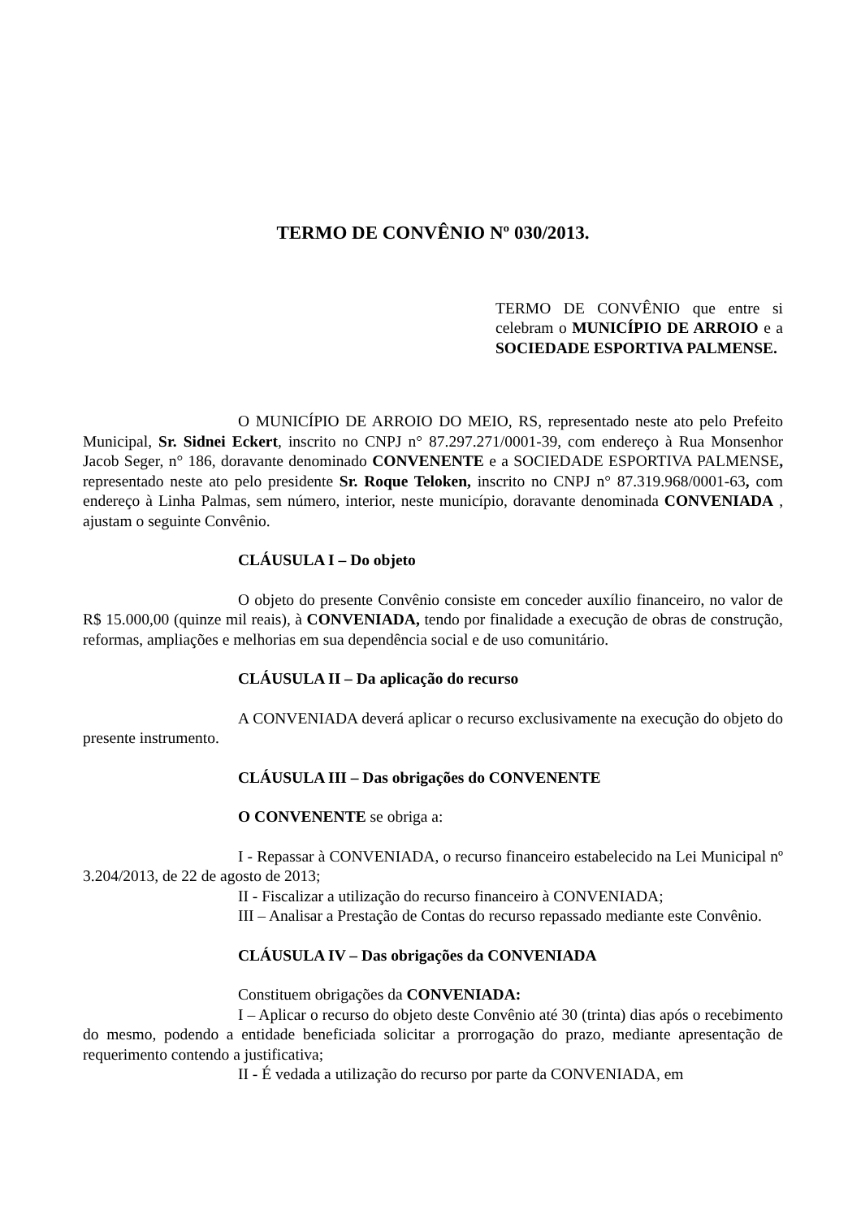TERMO DE CONVÊNIO Nº 030/2013.
TERMO DE CONVÊNIO que entre si celebram o MUNICÍPIO DE ARROIO e a SOCIEDADE ESPORTIVA PALMENSE.
O MUNICÍPIO DE ARROIO DO MEIO, RS, representado neste ato pelo Prefeito Municipal, Sr. Sidnei Eckert, inscrito no CNPJ n° 87.297.271/0001-39, com endereço à Rua Monsenhor Jacob Seger, n° 186, doravante denominado CONVENENTE e a SOCIEDADE ESPORTIVA PALMENSE, representado neste ato pelo presidente Sr. Roque Teloken, inscrito no CNPJ n° 87.319.968/0001-63, com endereço à Linha Palmas, sem número, interior, neste município, doravante denominada CONVENIADA , ajustam o seguinte Convênio.
CLÁUSULA I – Do objeto
O objeto do presente Convênio consiste em conceder auxílio financeiro, no valor de R$ 15.000,00 (quinze mil reais), à CONVENIADA, tendo por finalidade a execução de obras de construção, reformas, ampliações e melhorias em sua dependência social e de uso comunitário.
CLÁUSULA II – Da aplicação do recurso
A CONVENIADA deverá aplicar o recurso exclusivamente na execução do objeto do presente instrumento.
CLÁUSULA III – Das obrigações do CONVENENTE
O CONVENENTE se obriga a:
I - Repassar à CONVENIADA, o recurso financeiro estabelecido na Lei Municipal nº 3.204/2013, de 22 de agosto de 2013;
II - Fiscalizar a utilização do recurso financeiro à CONVENIADA;
III – Analisar a Prestação de Contas do recurso repassado mediante este Convênio.
CLÁUSULA IV – Das obrigações da CONVENIADA
Constituem obrigações da CONVENIADA:
I – Aplicar o recurso do objeto deste Convênio até 30 (trinta) dias após o recebimento do mesmo, podendo a entidade beneficiada solicitar a prorrogação do prazo, mediante apresentação de requerimento contendo a justificativa;
II - É vedada a utilização do recurso por parte da CONVENIADA, em